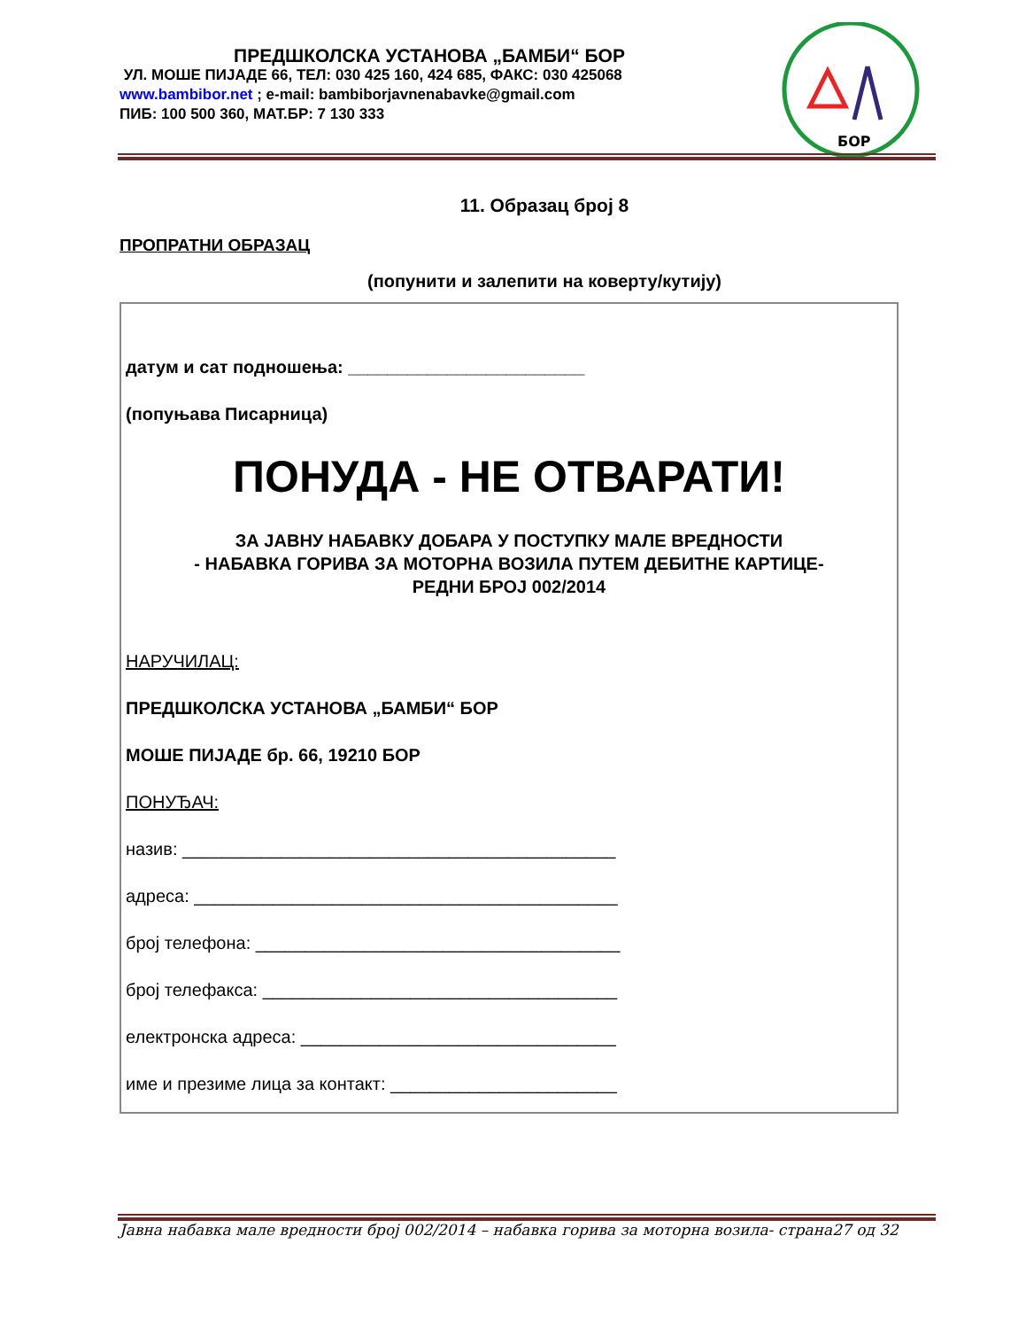ПРЕДШКОЛСКА УСТАНОВА „БАМБИ“ БОР
УЛ. МОШЕ ПИЈАДЕ 66, ТЕЛ: 030 425 160, 424 685, ФАКС: 030 425068
www.bambibor.net ; e-mail: bambiborjavnenabavke@gmail.com
ПИБ: 100 500 360, МАТ.БР: 7 130 333
БОР
11. Образац број 8
ПРОПРАТНИ ОБРАЗАЦ
(попунити и залепити на коверту/кутију)
датум и сат подношења: ________________________
(попуњава Писарница)
ПОНУДА - НЕ ОТВАРАТИ!
ЗА ЈАВНУ НАБАВКУ ДОБАРА У ПОСТУПКУ МАЛЕ ВРЕДНОСТИ
- НАБАВКА ГОРИВА ЗА МОТОРНА ВОЗИЛА ПУТЕМ ДЕБИТНЕ КАРТИЦЕ-
РЕДНИ БРОЈ 002/2014
НАРУЧИЛАЦ:
ПРЕДШКОЛСКА УСТАНОВА „БАМБИ“ БОР
МОШЕ ПИЈАДЕ бр. 66, 19210 БОР
ПОНУЂАЧ:
назив: ____________________________________________
адреса: ___________________________________________
број телефона: _____________________________________
број телефакса: ____________________________________
електронска адреса: ________________________________
име и презиме лица за контакт: _______________________
Јавна набавка мале вредности број 002/2014 – набавка горива за моторна возила- страна27 од 32